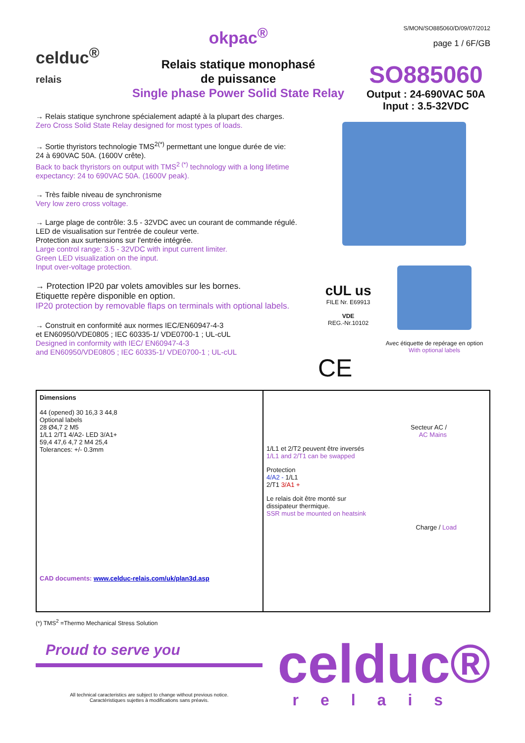celduc<sup>®</sup>
relais
okpac<sup>®</sup>
Relais statique monophasé
de puissance
Single phase Power Solid State Relay
S/MON/SO885060/D/09/07/2012
page 1 / 6F/GB
SO885060
Output : 24-690VAC 50A
Input : 3.5-32VDC
→ Relais statique synchrone spécialement adapté à la plupart des charges.
Zero Cross Solid State Relay designed for most types of loads.
→ Sortie thyristors technologie TMS<sup>2(*)</sup> permettant une longue durée de vie:
24 à 690VAC 50A. (1600V crête).
Back to back thyristors on output with TMS<sup>2 (*)</sup> technology with a long lifetime expectancy: 24 to 690VAC 50A. (1600V peak).
→ Très faible niveau de synchronisme
Very low zero cross voltage.
→ Large plage de contrôle: 3.5 - 32VDC avec un courant de commande régulé.
LED de visualisation sur l'entrée de couleur verte.
Protection aux surtensions sur l'entrée intégrée.
Large control range: 3.5 - 32VDC with input current limiter.
Green LED visualization on the input.
Input over-voltage protection.
→ Protection IP20 par volets amovibles sur les bornes.
Etiquette repère disponible en option.
IP20 protection by removable flaps on terminals with optional labels.
→ Construit en conformité aux normes IEC/EN60947-4-3
et EN60950/VDE0805 ; IEC 60335-1/ VDE0700-1 ; UL-cUL
Designed in conformity with IEC/ EN60947-4-3
and EN60950/VDE0805 ; IEC 60335-1/ VDE0700-1 ; UL-cUL
cUL us
FILE Nr. E69913
VDE
REG.-Nr.10102
Avec étiquette de repérage en option
With optional labels
CE
Dimensions
44 (opened) 30 16,3 3 44,8
Optional labels
28 Ø4,7 2 M5
1/L1 2/T1 4/A2- LED 3/A1+
59,4 47,6 4,7 2 M4 25,4
Tolerances: +/- 0.3mm
CAD documents: www.celduc-relais.com/uk/plan3d.asp
Secteur AC /
AC Mains
1/L1 et 2/T2 peuvent être inversés
1/L1 and 2/T1 can be swapped
Protection
4/A2 - 1/L1
2/T1 3/A1 +
Le relais doit être monté sur
dissipateur thermique.
SSR must be mounted on heatsink
Charge / Load
(*) TMS<sup>2</sup> =Thermo Mechanical Stress Solution
Proud to serve you
All technical caracteristics are subject to change without previous notice.
Caractéristiques sujettes à modifications sans préavis.
celduc®
relais